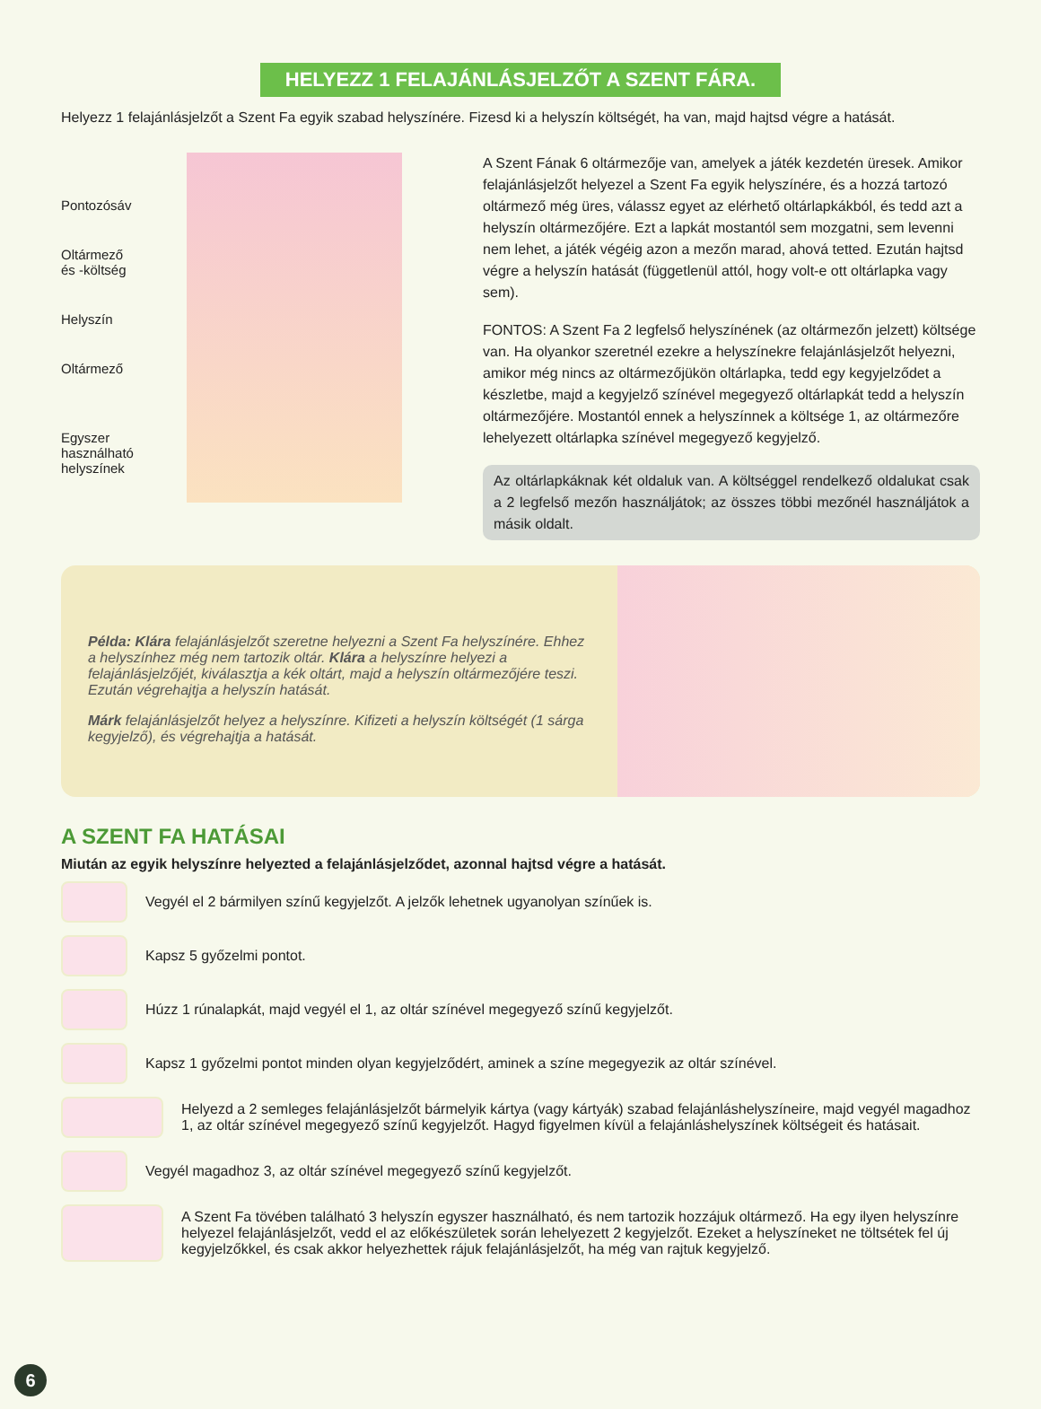HELYEZZ 1 FELAJÁNLÁSJELZŐT A SZENT FÁRA.
Helyezz 1 felajánlásjelzőt a Szent Fa egyik szabad helyszínére. Fizesd ki a helyszín költségét, ha van, majd hajtsd végre a hatását.
Pontozósáv
Oltármező
és -költség
Helyszín
Oltármező
Egyszer
használható
helyszínek
A Szent Fának 6 oltármezője van, amelyek a játék kezdetén üresek. Amikor felajánlásjelzőt helyezel a Szent Fa egyik helyszínére, és a hozzá tartozó oltármező még üres, válassz egyet az elérhető oltárlapkákból, és tedd azt a helyszín oltármezőjére. Ezt a lapkát mostantól sem mozgatni, sem levenni nem lehet, a játék végéig azon a mezőn marad, ahová tetted. Ezután hajtsd végre a helyszín hatását (függetlenül attól, hogy volt-e ott oltárlapka vagy sem).
FONTOS: A Szent Fa 2 legfelső helyszínének (az oltármezőn jelzett) költsége van. Ha olyankor szeretnél ezekre a helyszínekre felajánlásjelzőt helyezni, amikor még nincs az oltármezőjükön oltárlapka, tedd egy kegyjelződet a készletbe, majd a kegyjelző színével megegyező oltárlapkát tedd a helyszín oltármezőjére. Mostantól ennek a helyszínnek a költsége 1, az oltármezőre lehelyezett oltárlapka színével megegyező kegyjelző.
Az oltárlapkáknak két oldaluk van. A költséggel rendelkező oldalukat csak a 2 legfelső mezőn használjátok; az összes többi mezőnél használjátok a másik oldalt.
Példa: Klára felajánlásjelzőt szeretne helyezni a Szent Fa helyszínére. Ehhez a helyszínhez még nem tartozik oltár. Klára a helyszínre helyezi a felajánlásjelzőjét, kiválasztja a kék oltárt, majd a helyszín oltármezőjére teszi. Ezután végrehajtja a helyszín hatását.
Márk felajánlásjelzőt helyez a helyszínre. Kifizeti a helyszín költségét (1 sárga kegyjelző), és végrehajtja a hatását.
A SZENT FA HATÁSAI
Miután az egyik helyszínre helyezted a felajánlásjelződet, azonnal hajtsd végre a hatását.
Vegyél el 2 bármilyen színű kegyjelzőt. A jelzők lehetnek ugyanolyan színűek is.
Kapsz 5 győzelmi pontot.
Húzz 1 rúnalapkát, majd vegyél el 1, az oltár színével megegyező színű kegyjelzőt.
Kapsz 1 győzelmi pontot minden olyan kegyjelződért, aminek a színe megegyezik az oltár színével.
Helyezd a 2 semleges felajánlásjelzőt bármelyik kártya (vagy kártyák) szabad felajánláshelyszíneire, majd vegyél magadhoz 1, az oltár színével megegyező színű kegyjelzőt. Hagyd figyelmen kívül a felajánláshelyszínek költségeit és hatásait.
Vegyél magadhoz 3, az oltár színével megegyező színű kegyjelzőt.
A Szent Fa tövében található 3 helyszín egyszer használható, és nem tartozik hozzájuk oltármező. Ha egy ilyen helyszínre helyezel felajánlásjelzőt, vedd el az előkészületek során lehelyezett 2 kegyjelzőt. Ezeket a helyszíneket ne töltsétek fel új kegyjelzőkkel, és csak akkor helyezhettek rájuk felajánlásjelzőt, ha még van rajtuk kegyjelző.
6